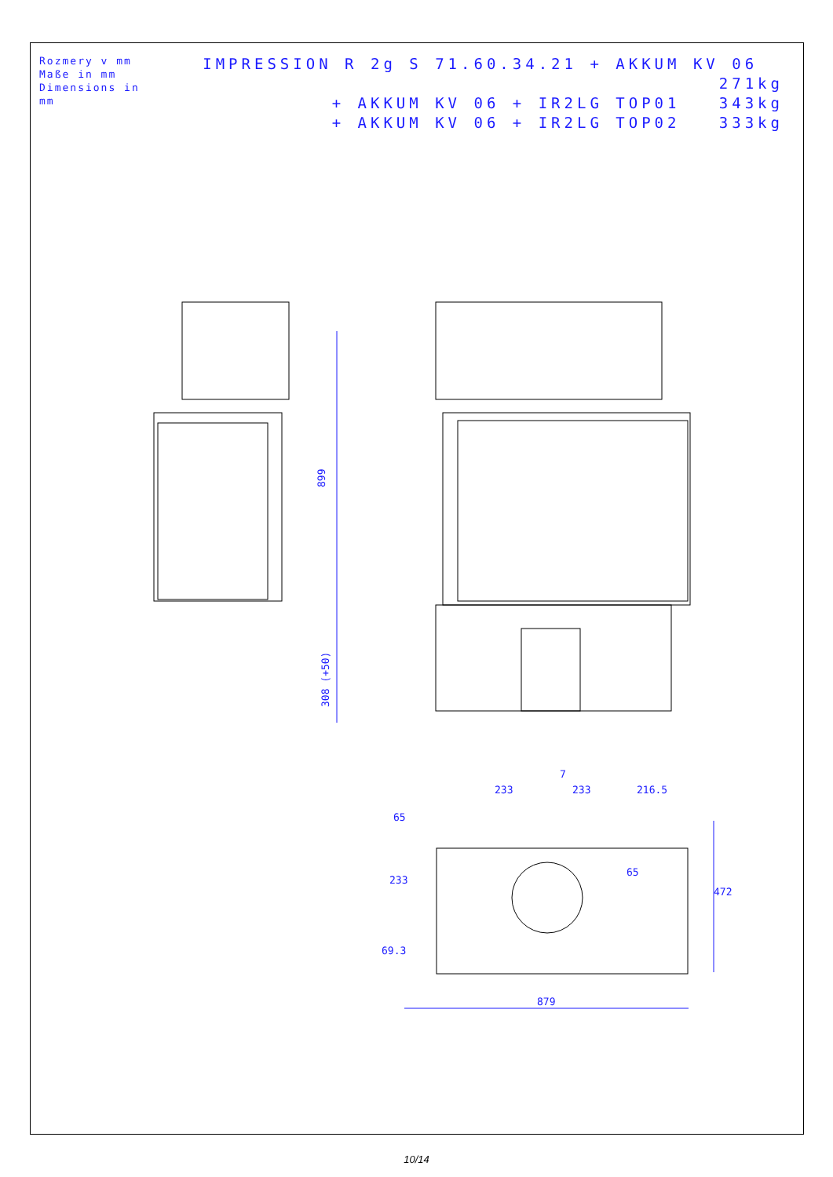Rozmery v mm
Maße in mm
Dimensions in mm
IMPRESSION R 2g S 71.60.34.21 + AKKUM KV 06 271kg
+ AKKUM KV 06 + IR2LG TOP01 343kg
+ AKKUM KV 06 + IR2LG TOP02 333kg
899
308 (+50)
879
233
233
216.5
7
65
65
472
233
69.3
10/14